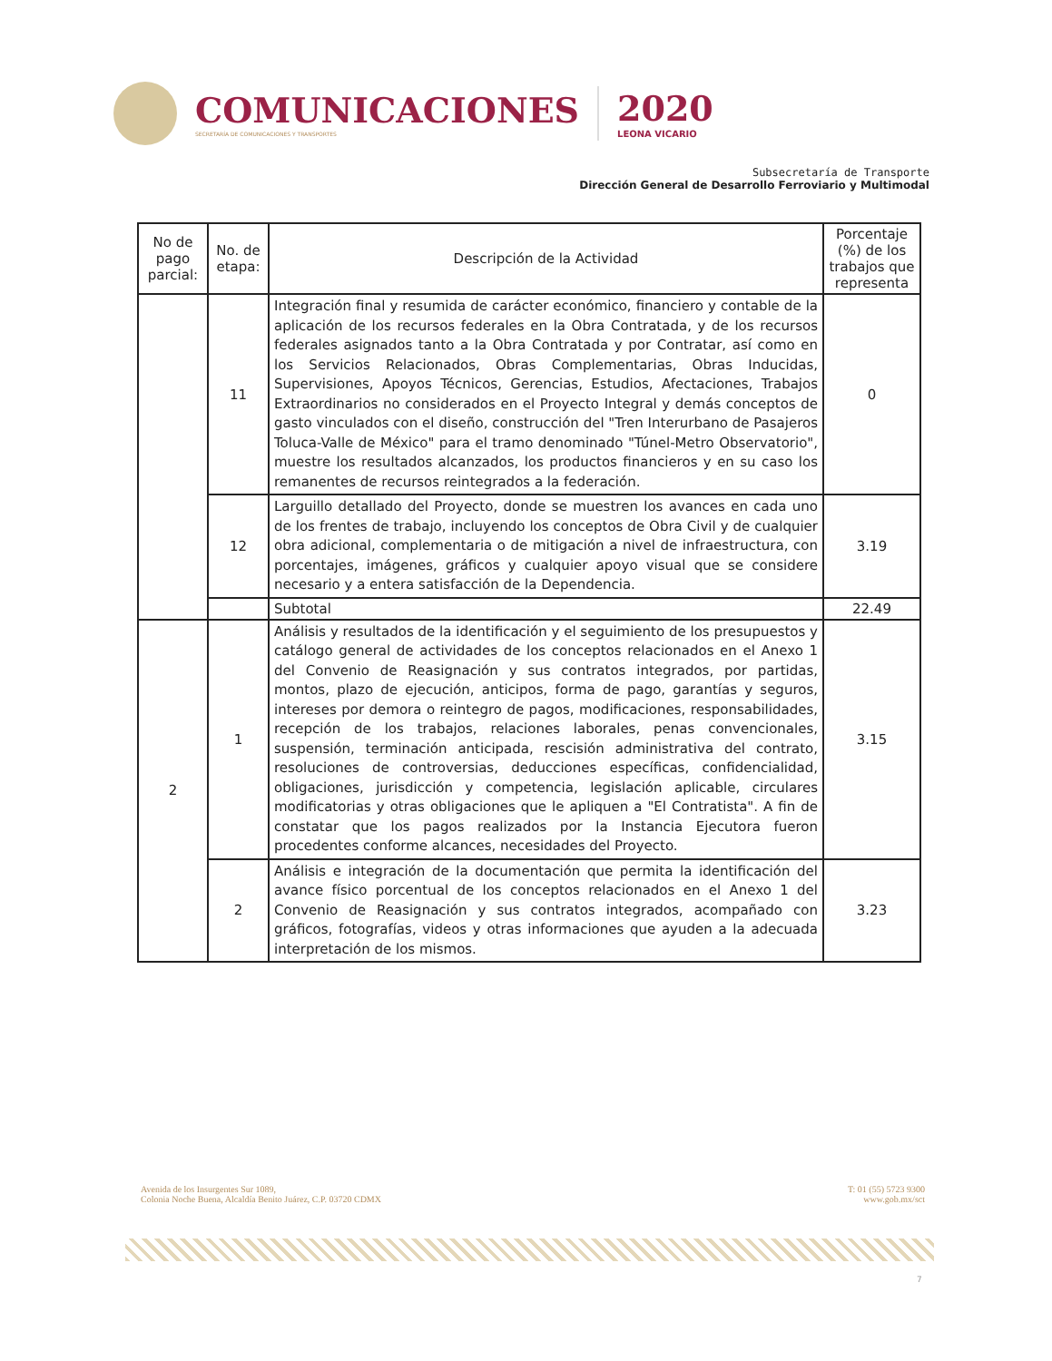COMUNICACIONES
SECRETARÍA DE COMUNICACIONES Y TRANSPORTES
2020
LEONA VICARIO
Subsecretaría de Transporte
Dirección General de Desarrollo Ferroviario y Multimodal
| No de pago parcial: | No. de etapa: | Descripción de la Actividad | Porcentaje (%) de los trabajos que representa |
| --- | --- | --- | --- |
| | 11 | Integración final y resumida de carácter económico, financiero y contable de la aplicación de los recursos federales en la Obra Contratada, y de los recursos federales asignados tanto a la Obra Contratada y por Contratar, así como en los Servicios Relacionados, Obras Complementarias, Obras Inducidas, Supervisiones, Apoyos Técnicos, Gerencias, Estudios, Afectaciones, Trabajos Extraordinarios no considerados en el Proyecto Integral y demás conceptos de gasto vinculados con el diseño, construcción del "Tren Interurbano de Pasajeros Toluca-Valle de México" para el tramo denominado "Túnel-Metro Observatorio", muestre los resultados alcanzados, los productos financieros y en su caso los remanentes de recursos reintegrados a la federación. | 0 |
| | 12 | Larguillo detallado del Proyecto, donde se muestren los avances en cada uno de los frentes de trabajo, incluyendo los conceptos de Obra Civil y de cualquier obra adicional, complementaria o de mitigación a nivel de infraestructura, con porcentajes, imágenes, gráficos y cualquier apoyo visual que se considere necesario y a entera satisfacción de la Dependencia. | 3.19 |
| | | Subtotal | 22.49 |
| 2 | 1 | Análisis y resultados de la identificación y el seguimiento de los presupuestos y catálogo general de actividades de los conceptos relacionados en el Anexo 1 del Convenio de Reasignación y sus contratos integrados, por partidas, montos, plazo de ejecución, anticipos, forma de pago, garantías y seguros, intereses por demora o reintegro de pagos, modificaciones, responsabilidades, recepción de los trabajos, relaciones laborales, penas convencionales, suspensión, terminación anticipada, rescisión administrativa del contrato, resoluciones de controversias, deducciones específicas, confidencialidad, obligaciones, jurisdicción y competencia, legislación aplicable, circulares modificatorias y otras obligaciones que le apliquen a "El Contratista". A fin de constatar que los pagos realizados por la Instancia Ejecutora fueron procedentes conforme alcances, necesidades del Proyecto. | 3.15 |
| | 2 | Análisis e integración de la documentación que permita la identificación del avance físico porcentual de los conceptos relacionados en el Anexo 1 del Convenio de Reasignación y sus contratos integrados, acompañado con gráficos, fotografías, videos y otras informaciones que ayuden a la adecuada interpretación de los mismos. | 3.23 |
Avenida de los Insurgentes Sur 1089,
Colonia Noche Buena, Alcaldía Benito Juárez, C.P. 03720 CDMX
T: 01 (55) 5723 9300
www.gob.mx/sct
7